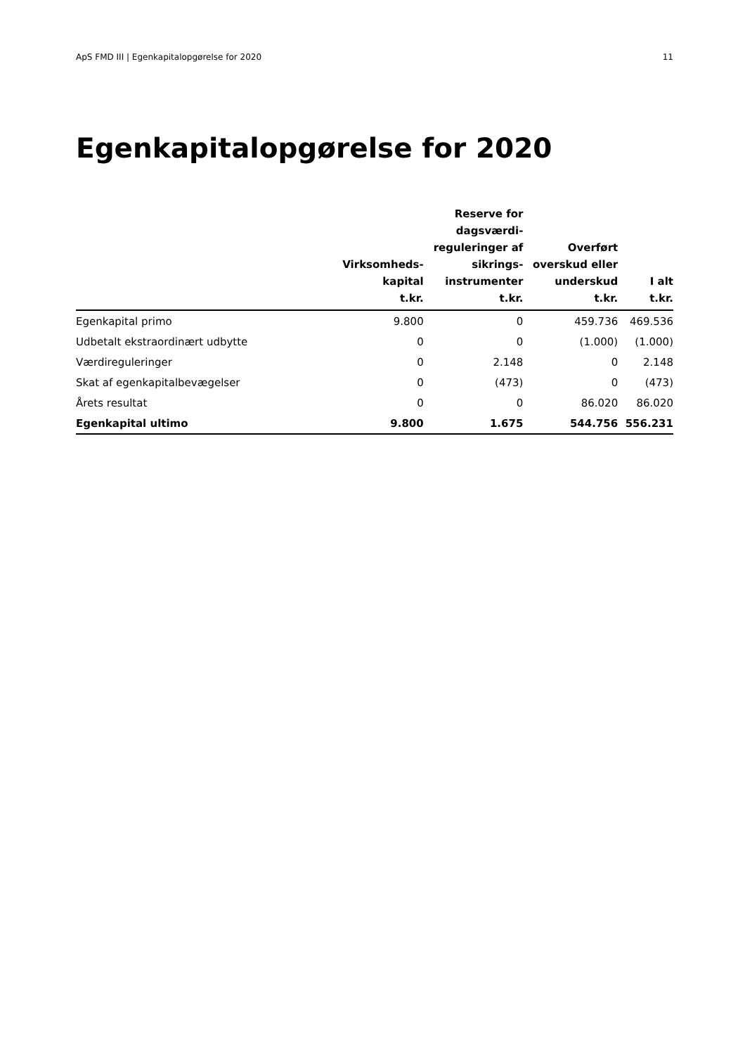ApS FMD III | Egenkapitalopgørelse for 2020 11
Egenkapitalopgørelse for 2020
| | Virksomheds- kapital t.kr. | Reserve for dagsværdi- reguleringer af sikrings- instrumenter t.kr. | Overført overskud eller underskud t.kr. | I alt t.kr. |
| --- | --- | --- | --- | --- |
| Egenkapital primo | 9.800 | 0 | 459.736 | 469.536 |
| Udbetalt ekstraordinært udbytte | 0 | 0 | (1.000) | (1.000) |
| Værdireguleringer | 0 | 2.148 | 0 | 2.148 |
| Skat af egenkapitalbevægelser | 0 | (473) | 0 | (473) |
| Årets resultat | 0 | 0 | 86.020 | 86.020 |
| Egenkapital ultimo | 9.800 | 1.675 | 544.756 | 556.231 |